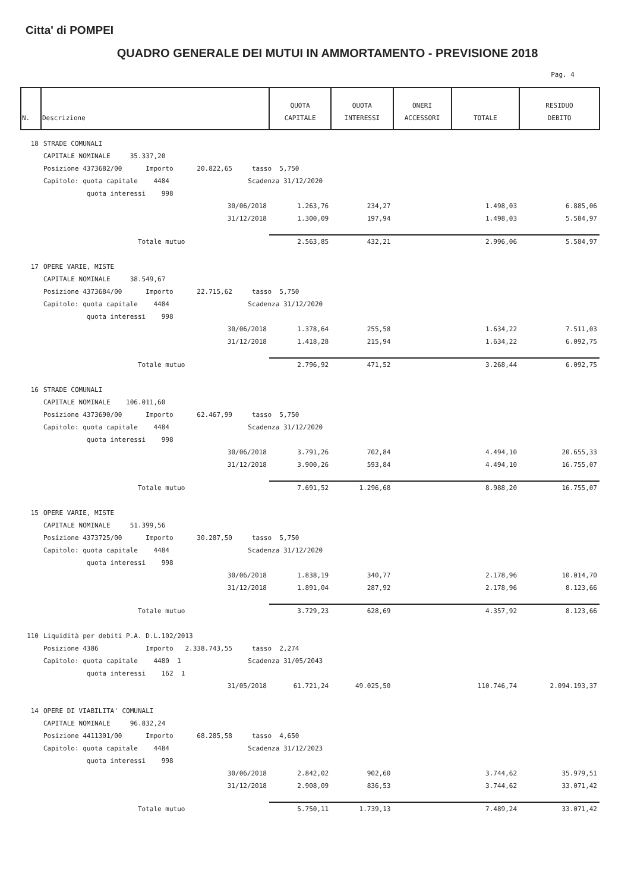Citta' di POMPEI
QUADRO GENERALE DEI MUTUI IN AMMORTAMENTO - PREVISIONE 2018
Pag. 4
| N. | Descrizione | QUOTA CAPITALE | QUOTA INTERESSI | ONERI ACCESSORI | TOTALE | RESIDUO DEBITO |
| --- | --- | --- | --- | --- | --- | --- |
| 18 | STRADE COMUNALI | | | | | |
| | CAPITALE NOMINALE 35.337,20 | | | | | |
| | Posizione 4373682/00 Importo 20.822,65 tasso 5,750 | | | | | |
| | Capitolo: quota capitale 4484 Scadenza 31/12/2020 | | | | | |
| | quota interessi 998 | | | | | |
| | 30/06/2018 | 1.263,76 | 234,27 | | 1.498,03 | 6.885,06 |
| | 31/12/2018 | 1.300,09 | 197,94 | | 1.498,03 | 5.584,97 |
| | Totale mutuo | 2.563,85 | 432,21 | | 2.996,06 | 5.584,97 |
| 17 | OPERE VARIE, MISTE | | | | | |
| | CAPITALE NOMINALE 38.549,67 | | | | | |
| | Posizione 4373684/00 Importo 22.715,62 tasso 5,750 | | | | | |
| | Capitolo: quota capitale 4484 Scadenza 31/12/2020 | | | | | |
| | quota interessi 998 | | | | | |
| | 30/06/2018 | 1.378,64 | 255,58 | | 1.634,22 | 7.511,03 |
| | 31/12/2018 | 1.418,28 | 215,94 | | 1.634,22 | 6.092,75 |
| | Totale mutuo | 2.796,92 | 471,52 | | 3.268,44 | 6.092,75 |
| 16 | STRADE COMUNALI | | | | | |
| | CAPITALE NOMINALE 106.011,60 | | | | | |
| | Posizione 4373690/00 Importo 62.467,99 tasso 5,750 | | | | | |
| | Capitolo: quota capitale 4484 Scadenza 31/12/2020 | | | | | |
| | quota interessi 998 | | | | | |
| | 30/06/2018 | 3.791,26 | 702,84 | | 4.494,10 | 20.655,33 |
| | 31/12/2018 | 3.900,26 | 593,84 | | 4.494,10 | 16.755,07 |
| | Totale mutuo | 7.691,52 | 1.296,68 | | 8.988,20 | 16.755,07 |
| 15 | OPERE VARIE, MISTE | | | | | |
| | CAPITALE NOMINALE 51.399,56 | | | | | |
| | Posizione 4373725/00 Importo 30.287,50 tasso 5,750 | | | | | |
| | Capitolo: quota capitale 4484 Scadenza 31/12/2020 | | | | | |
| | quota interessi 998 | | | | | |
| | 30/06/2018 | 1.838,19 | 340,77 | | 2.178,96 | 10.014,70 |
| | 31/12/2018 | 1.891,04 | 287,92 | | 2.178,96 | 8.123,66 |
| | Totale mutuo | 3.729,23 | 628,69 | | 4.357,92 | 8.123,66 |
| 110 | Liquidità per debiti P.A. D.L.102/2013 | | | | | |
| | Posizione 4386 Importo 2.338.743,55 tasso 2,274 | | | | | |
| | Capitolo: quota capitale 4480 1 Scadenza 31/05/2043 | | | | | |
| | quota interessi 162 1 | | | | | |
| | 31/05/2018 | 61.721,24 | 49.025,50 | | 110.746,74 | 2.094.193,37 |
| 14 | OPERE DI VIABILITA' COMUNALI | | | | | |
| | CAPITALE NOMINALE 96.832,24 | | | | | |
| | Posizione 4411301/00 Importo 68.285,58 tasso 4,650 | | | | | |
| | Capitolo: quota capitale 4484 Scadenza 31/12/2023 | | | | | |
| | quota interessi 998 | | | | | |
| | 30/06/2018 | 2.842,02 | 902,60 | | 3.744,62 | 35.979,51 |
| | 31/12/2018 | 2.908,09 | 836,53 | | 3.744,62 | 33.071,42 |
| | Totale mutuo | 5.750,11 | 1.739,13 | | 7.489,24 | 33.071,42 |